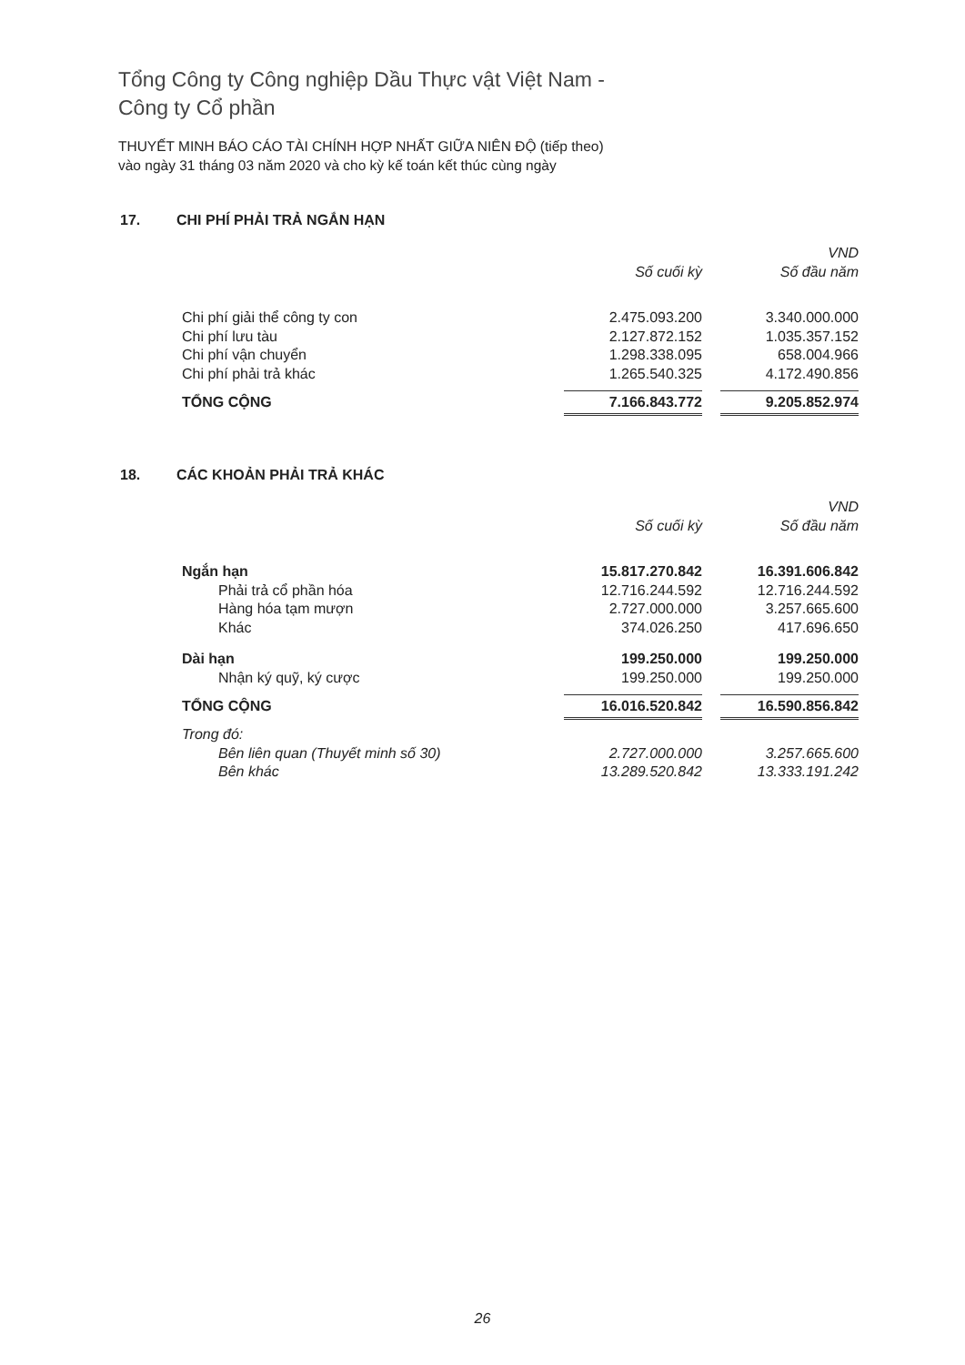Tổng Công ty Công nghiệp Dầu Thực vật Việt Nam -
Công ty Cổ phần
THUYẾT MINH BÁO CÁO TÀI CHÍNH HỢP NHẤT GIỮA NIÊN ĐỘ (tiếp theo)
vào ngày 31 tháng 03 năm 2020 và cho kỳ kế toán kết thúc cùng ngày
17. CHI PHÍ PHẢI TRẢ NGẮN HẠN
| | | | VND |
| | Số cuối kỳ | | Số đầu năm |
| Chi phí giải thể công ty con | 2.475.093.200 | | 3.340.000.000 |
| Chi phí lưu tàu | 2.127.872.152 | | 1.035.357.152 |
| Chi phí vận chuyển | 1.298.338.095 | | 658.004.966 |
| Chi phí phải trả khác | 1.265.540.325 | | 4.172.490.856 |
| TỔNG CỘNG | 7.166.843.772 | | 9.205.852.974 |
18. CÁC KHOẢN PHẢI TRẢ KHÁC
| | | | VND |
| | Số cuối kỳ | | Số đầu năm |
| Ngắn hạn | 15.817.270.842 | | 16.391.606.842 |
| Phải trả cổ phần hóa | 12.716.244.592 | | 12.716.244.592 |
| Hàng hóa tạm mượn | 2.727.000.000 | | 3.257.665.600 |
| Khác | 374.026.250 | | 417.696.650 |
| Dài hạn | 199.250.000 | | 199.250.000 |
| Nhận ký quỹ, ký cược | 199.250.000 | | 199.250.000 |
| TỔNG CỘNG | 16.016.520.842 | | 16.590.856.842 |
| Trong đó: | | | |
| Bên liên quan (Thuyết minh số 30) | 2.727.000.000 | | 3.257.665.600 |
| Bên khác | 13.289.520.842 | | 13.333.191.242 |
26